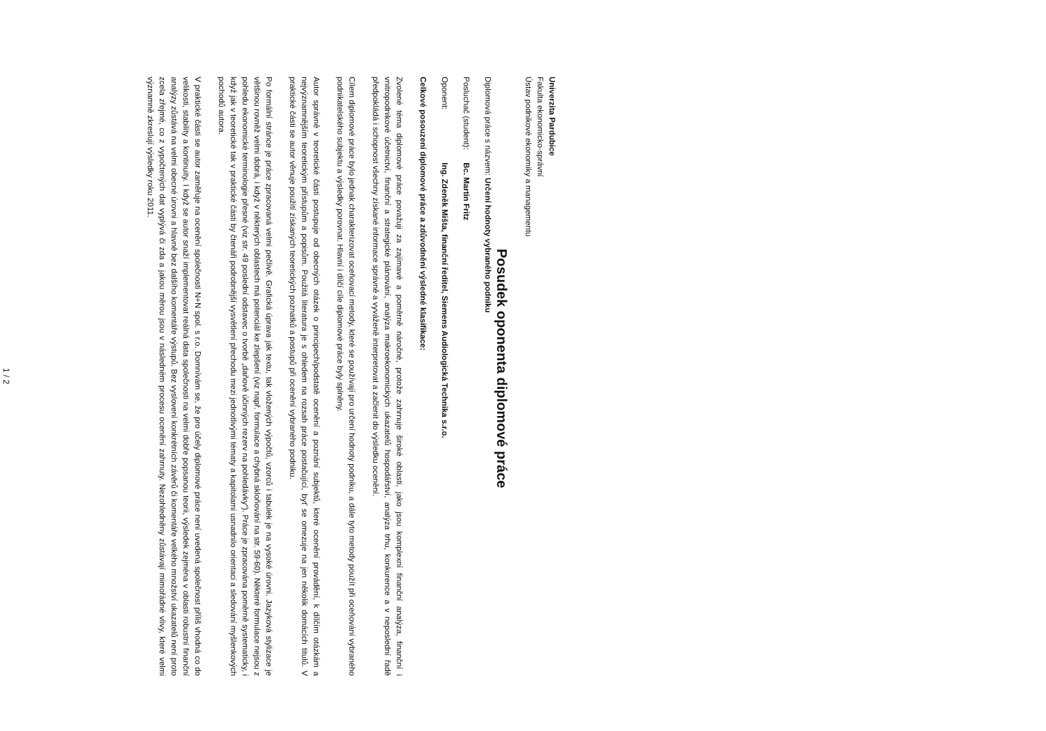Univerzita Pardubice
Fakulta ekonomicko-správní
Ústav podnikové ekonomiky a managementu
Posudek oponenta diplomové práce
Diplomová práce s názvem: Určení hodnoty vybraného podniku
Posluchač (student): Bc. Martin Fritz
Oponent: Ing. Zdeněk Mišta, finanční ředitel, Siemens Audiologická Technika s.r.o.
Celkové posouzení diplomové práce a zdůvodnění výsledné klasifikace:
Zvolené téma diplomové práce považuji za zajímavé a poměrně náročné, protože zahrnuje široké oblasti, jako jsou komplexní finanční analýza, finanční i vnitropodnikové účetnictví, finanční a strategické plánování, analýza makroekonomických ukazatelů hospodářství, analýza trhu, konkurence a v neposlední řadě předpokládá i schopnost všechny získané informace správně a vyváženě interpretovat a začlenit do výsledku ocenění.
Cílem diplomové práce bylo jednak charakterizovat oceňovací metody, které se používají pro určení hodnoty podniku, a dále tyto metody použít při oceňování vybraného podnikatelského subjektu a výsledky porovnat. Hlavní i dílčí cíle diplomové práce byly splněny.
Autor správně v teoretické části postupuje od obecných otázek o principech/podstatě ocenění a poznání subjektů, které ocenění provádění, k dílčím otázkám a nejvýznamnějším teoretickým přístupům a popisům. Použitá literatura je s ohledem na rozsah práce postačující, byť se omezuje na jen několik domácích titulů. V praktické části se autor věnuje použití získaných teoretických poznatků a postupů při ocenění vybraného podniku.
Po formální stránce je práce zpracovaná velmi pečlivě. Grafická úprava jak textu, tak vložených výpočtů, vzorců i tabulek je na vysoké úrovni. Jazyková stylizace je většinou rovněž velmi dobrá, i když v některých oblastech má potenciál ke zlepšení (viz např. formulace a chybná skloňování na str. 59-60). Některé formulace nejsou z pohledu ekonomické terminologie přesné (viz str. 49 poslední odstavec o tvorbě „daňově účinných rezerv na pohledávky“). Práce je zpracována poměrně systematicky, i když jak v teoretické tak v praktické části by čtenáři podrobnější vysvětlení přechodu mezi jednotlivými tématy a kapitolami usnadnilo orientaci a sledování myšlenkových pochodů autora.
V praktické části se autor zaměřuje na ocenění společnosti N+N spol. s r.o. Domnívám se, že pro účely diplomové práce není uvedená společnost příliš vhodná co do velikosti, stability a kontinuity. I když se autor snaží implementovat reálná data společnosti na velmi dobře popsanou teorii, výsledek zejména v oblasti robustní finanční analýzy zůstává na velmi obecné úrovni a hlavně bez dalšího komentáře výstupů. Bez vyslovení konkrétních závěrů či komentáře velkého množství ukazatelů není proto zcela zřejmé, co z vypočtených dat vyplývá či zda a jakou měrou jsou v následném procesu ocenění zahrnuty. Nezohledněny zůstávají mimořádné vlivy, které velmi významně zkreslují výsledky roku 2011.
1 / 2